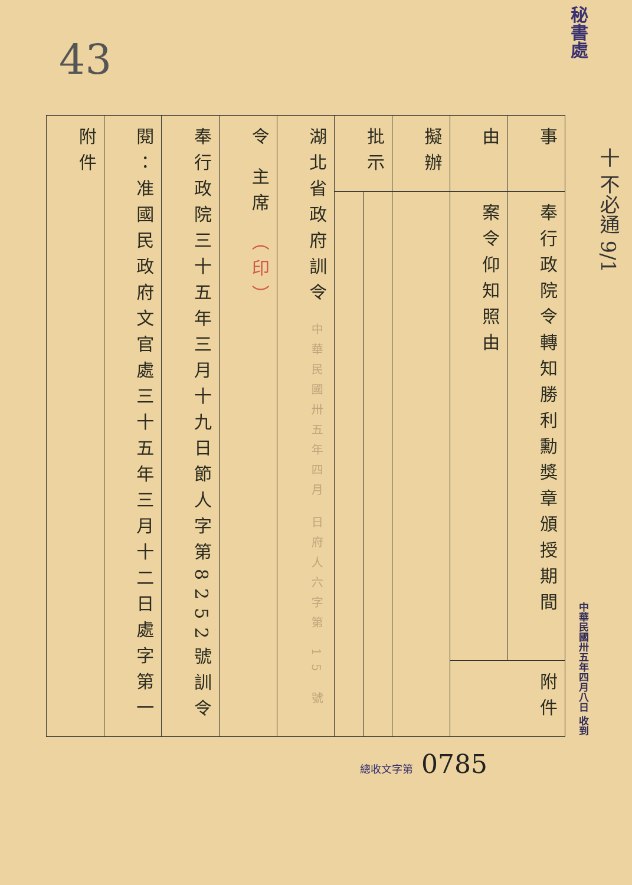43
秘書處
十 不必通 9/1
中華民國卅五年四月八日 收到
| 附件 | 閱：准國民政府文官處三十五年三月十二日處字第一 | 奉行政院三十五年三月十九日節人字第8252號訓令 | 令 主席 （印） | 湖北省政府訓令 中華民國卅五年四月 日府人六字第 15 號 | 批示 | | 擬辦 | 由 | 事 |
| | | | | | | | | 案令仰知照由 | 奉行政院令轉知勝利勳獎章頒授期間 |
| | | | | | | | | 附件 | |
總收文字第 0785